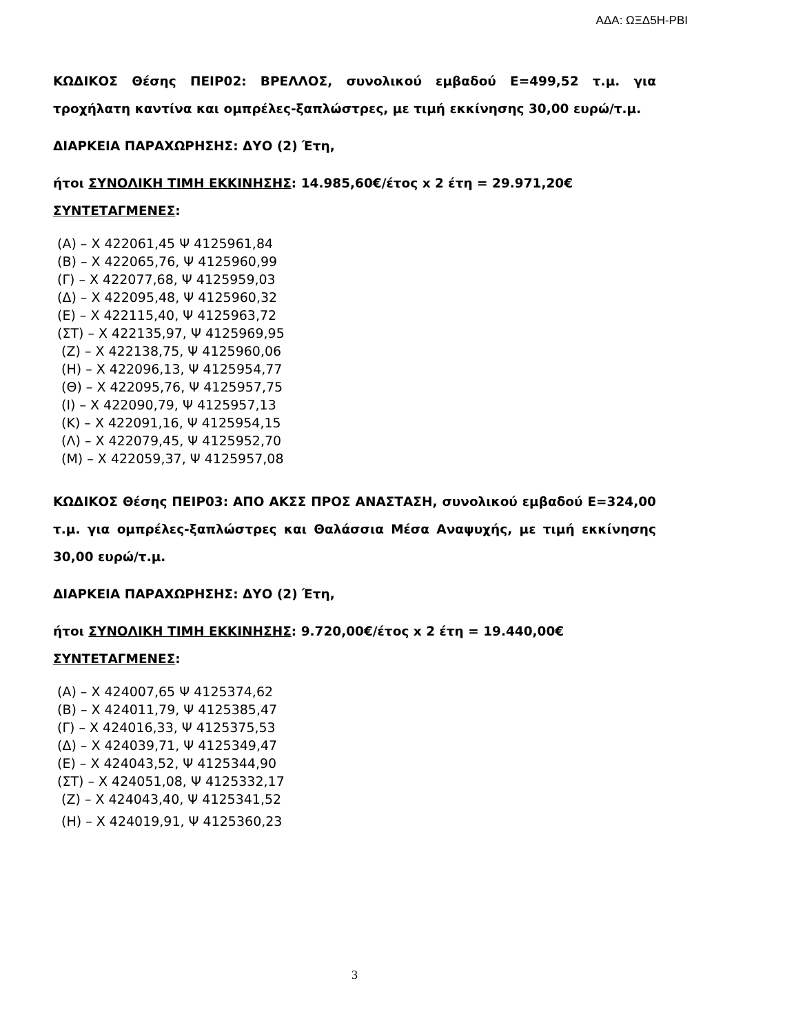ΑΔΑ: ΩΞΔ5Η-ΡΒΙ
ΚΩΔΙΚΟΣ Θέσης ΠΕΙΡ02: ΒΡΕΛΛΟΣ, συνολικού εμβαδού Ε=499,52 τ.μ. για τροχήλατη καντίνα και ομπρέλες-ξαπλώστρες, με τιμή εκκίνησης 30,00 ευρώ/τ.μ.
ΔΙΑΡΚΕΙΑ ΠΑΡΑΧΩΡΗΣΗΣ: ΔΥΟ (2) Έτη,
ήτοι ΣΥΝΟΛΙΚΗ ΤΙΜΗ ΕΚΚΙΝΗΣΗΣ: 14.985,60€/έτος x 2 έτη = 29.971,20€
ΣΥΝΤΕΤΑΓΜΕΝΕΣ:
(Α) – Χ 422061,45 Ψ 4125961,84
(Β) – Χ 422065,76, Ψ 4125960,99
(Γ) – Χ 422077,68, Ψ 4125959,03
(Δ) – Χ 422095,48, Ψ 4125960,32
(Ε) – Χ 422115,40, Ψ 4125963,72
(ΣΤ) – Χ 422135,97, Ψ 4125969,95
(Ζ) – Χ 422138,75, Ψ 4125960,06
(Η) – Χ 422096,13, Ψ 4125954,77
(Θ) – Χ 422095,76, Ψ 4125957,75
(Ι) – Χ 422090,79, Ψ 4125957,13
(Κ) – Χ 422091,16, Ψ 4125954,15
(Λ) – Χ 422079,45, Ψ 4125952,70
(Μ) – Χ 422059,37, Ψ 4125957,08
ΚΩΔΙΚΟΣ Θέσης ΠΕΙΡ03: ΑΠΟ ΑΚΣΣ ΠΡΟΣ ΑΝΑΣΤΑΣΗ, συνολικού εμβαδού Ε=324,00 τ.μ. για ομπρέλες-ξαπλώστρες και Θαλάσσια Μέσα Αναψυχής, με τιμή εκκίνησης 30,00 ευρώ/τ.μ.
ΔΙΑΡΚΕΙΑ ΠΑΡΑΧΩΡΗΣΗΣ: ΔΥΟ (2) Έτη,
ήτοι ΣΥΝΟΛΙΚΗ ΤΙΜΗ ΕΚΚΙΝΗΣΗΣ: 9.720,00€/έτος x 2 έτη = 19.440,00€
ΣΥΝΤΕΤΑΓΜΕΝΕΣ:
(Α) – Χ 424007,65 Ψ 4125374,62
(Β) – Χ 424011,79, Ψ 4125385,47
(Γ) – Χ 424016,33, Ψ 4125375,53
(Δ) – Χ 424039,71, Ψ 4125349,47
(Ε) – Χ 424043,52, Ψ 4125344,90
(ΣΤ) – Χ 424051,08, Ψ 4125332,17
(Ζ) – Χ 424043,40, Ψ 4125341,52
(Η) – Χ 424019,91, Ψ 4125360,23
3